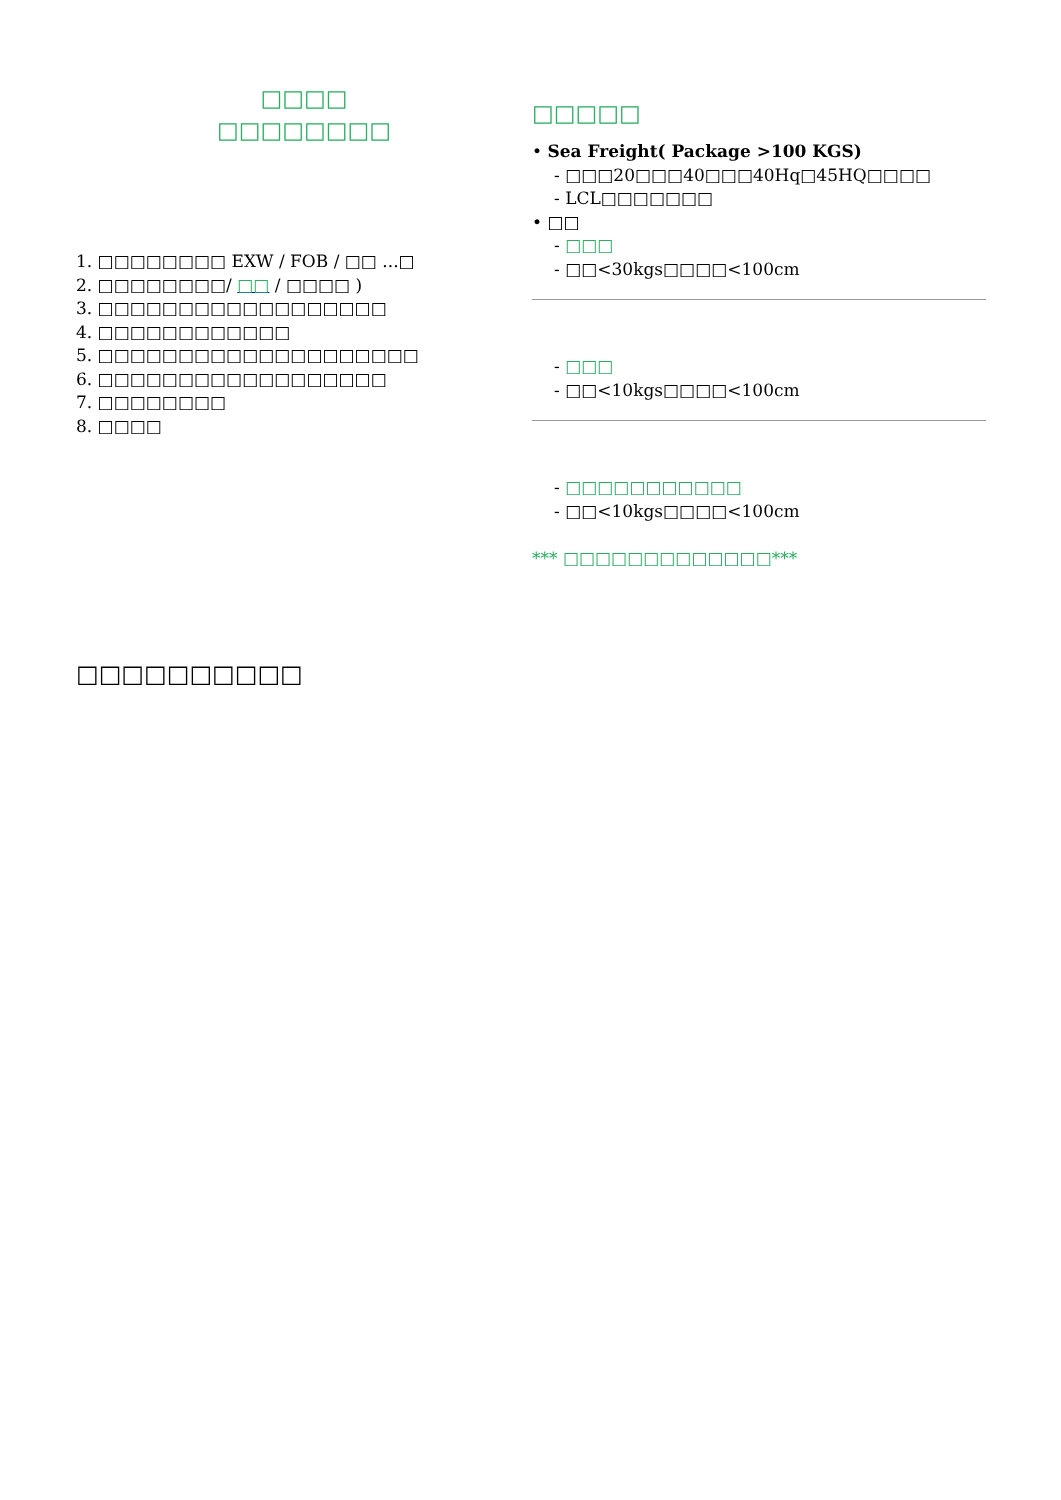□□□□
□□□□□□□□
1. □□□□□□□□ EXW / FOB / □□ ...□
2. □□□□□□□□/ □□ / □□□□ )
3. □□□□□□□□□□□□□□□□□□
4. □□□□□□□□□□□□
5. □□□□□□□□□□□□□□□□□□□□
6. □□□□□□□□□□□□□□□□□□
7. □□□□□□□□
8. □□□□
□□□□□
• Sea Freight( Package >100 KGS)
- □□□20□□□40□□□40Hq□45HQ□□□□
- LCL□□□□□□□
• □□
- □□□
- □□<30kgs□□□□<100cm
- □□□
- □□<10kgs□□□□<100cm
- □□□□□□□□□□□
- □□<10kgs□□□□<100cm
*** □□□□□□□□□□□□□***
□□□□□□□□□□